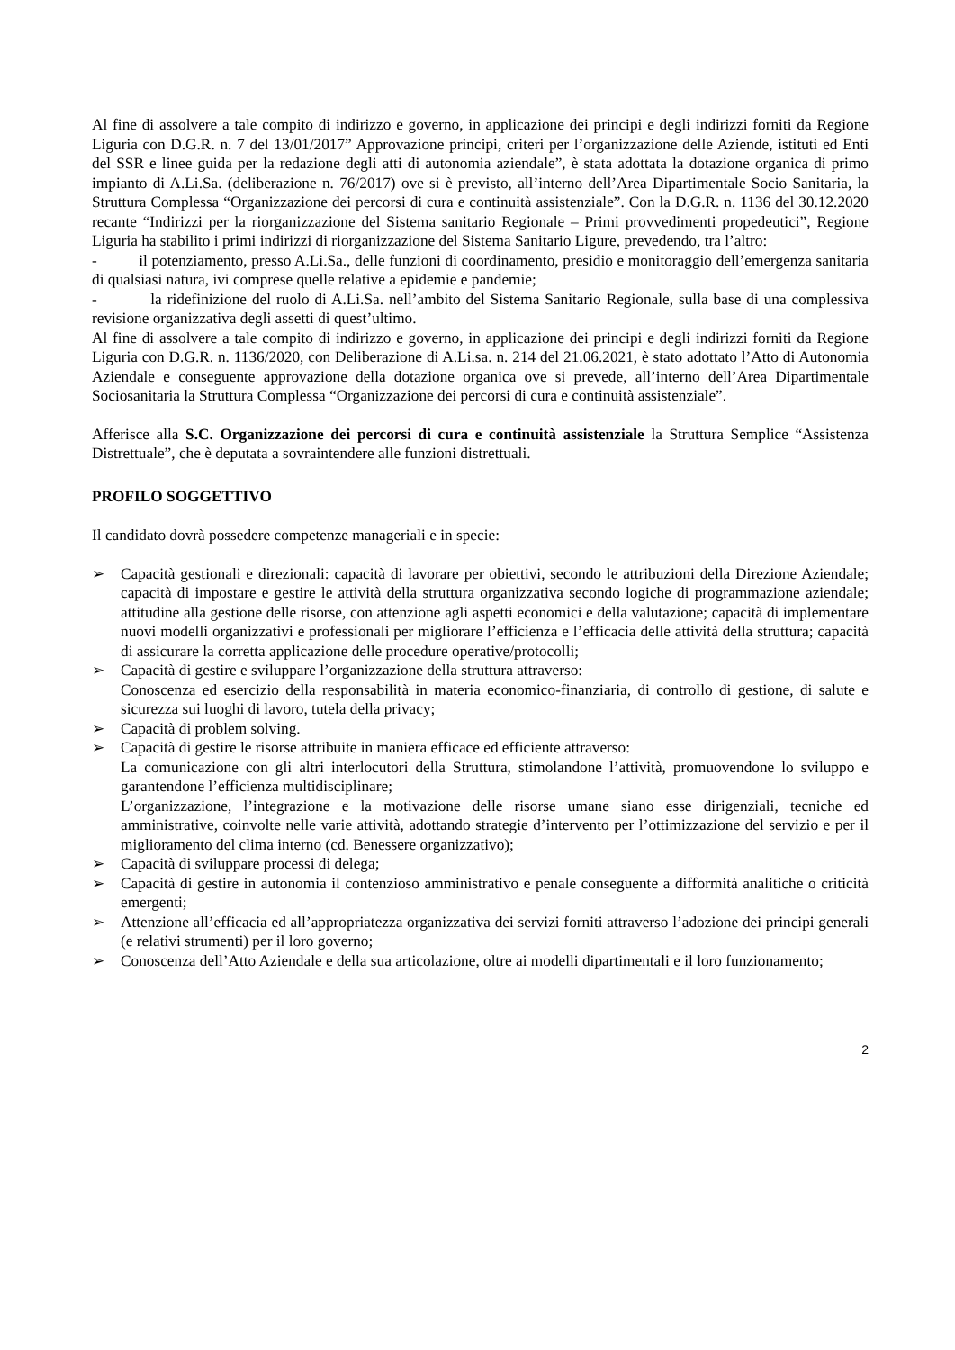Al fine di assolvere a tale compito di indirizzo e governo, in applicazione dei principi e degli indirizzi forniti da Regione Liguria con D.G.R. n. 7 del 13/01/2017” Approvazione principi, criteri per l’organizzazione delle Aziende, istituti ed Enti del SSR e linee guida per la redazione degli atti di autonomia aziendale”, è stata adottata la dotazione organica di primo impianto di A.Li.Sa. (deliberazione n. 76/2017) ove si è previsto, all’interno dell’Area Dipartimentale Socio Sanitaria, la Struttura Complessa “Organizzazione dei percorsi di cura e continuità assistenziale”. Con la D.G.R. n. 1136 del 30.12.2020 recante “Indirizzi per la riorganizzazione del Sistema sanitario Regionale – Primi provvedimenti propedeutici”, Regione Liguria ha stabilito i primi indirizzi di riorganizzazione del Sistema Sanitario Ligure, prevedendo, tra l’altro:
- il potenziamento, presso A.Li.Sa., delle funzioni di coordinamento, presidio e monitoraggio dell’emergenza sanitaria di qualsiasi natura, ivi comprese quelle relative a epidemie e pandemie;
- la ridefinizione del ruolo di A.Li.Sa. nell’ambito del Sistema Sanitario Regionale, sulla base di una complessiva revisione organizzativa degli assetti di quest’ultimo.
Al fine di assolvere a tale compito di indirizzo e governo, in applicazione dei principi e degli indirizzi forniti da Regione Liguria con D.G.R. n. 1136/2020, con Deliberazione di A.Li.sa. n. 214 del 21.06.2021, è stato adottato l’Atto di Autonomia Aziendale e conseguente approvazione della dotazione organica ove si prevede, all’interno dell’Area Dipartimentale Sociosanitaria la Struttura Complessa “Organizzazione dei percorsi di cura e continuità assistenziale”.
Afferisce alla S.C. Organizzazione dei percorsi di cura e continuità assistenziale la Struttura Semplice “Assistenza Distrettuale”, che è deputata a sovraintendere alle funzioni distrettuali.
PROFILO SOGGETTIVO
Il candidato dovrà possedere competenze manageriali e in specie:
➢ Capacità gestionali e direzionali: capacità di lavorare per obiettivi, secondo le attribuzioni della Direzione Aziendale; capacità di impostare e gestire le attività della struttura organizzativa secondo logiche di programmazione aziendale; attitudine alla gestione delle risorse, con attenzione agli aspetti economici e della valutazione; capacità di implementare nuovi modelli organizzativi e professionali per migliorare l’efficienza e l’efficacia delle attività della struttura; capacità di assicurare la corretta applicazione delle procedure operative/protocolli;
➢ Capacità di gestire e sviluppare l’organizzazione della struttura attraverso:
Conoscenza ed esercizio della responsabilità in materia economico-finanziaria, di controllo di gestione, di salute e sicurezza sui luoghi di lavoro, tutela della privacy;
➢ Capacità di problem solving.
➢ Capacità di gestire le risorse attribuite in maniera efficace ed efficiente attraverso:
La comunicazione con gli altri interlocutori della Struttura, stimolandone l’attività, promuovendone lo sviluppo e garantendone l’efficienza multidisciplinare;
L’organizzazione, l’integrazione e la motivazione delle risorse umane siano esse dirigenziali, tecniche ed amministrative, coinvolte nelle varie attività, adottando strategie d’intervento per l’ottimizzazione del servizio e per il miglioramento del clima interno (cd. Benessere organizzativo);
➢ Capacità di sviluppare processi di delega;
➢ Capacità di gestire in autonomia il contenzioso amministrativo e penale conseguente a difformità analitiche o criticità emergenti;
➢ Attenzione all’efficacia ed all’appropriatezza organizzativa dei servizi forniti attraverso l’adozione dei principi generali (e relativi strumenti) per il loro governo;
➢ Conoscenza dell’Atto Aziendale e della sua articolazione, oltre ai modelli dipartimentali e il loro funzionamento;
2